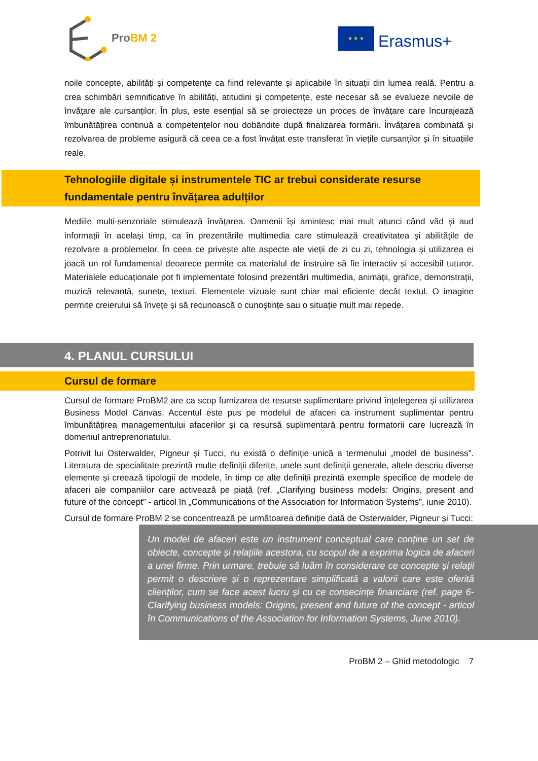ProBM 2
★ ★ ★
Erasmus+
noile concepte, abilități și competențe ca fiind relevante și aplicabile în situații din lumea reală. Pentru a crea schimbări semnificative în abilități, atitudini și competențe, este necesar să se evalueze nevoile de învățare ale cursanților. În plus, este esențial să se proiecteze un proces de învățare care încurajează îmbunătățirea continuă a competențelor nou dobândite după finalizarea formării. Învățarea combinată și rezolvarea de probleme asigură că ceea ce a fost învățat este transferat în viețile cursanților și în situațiile reale.
Tehnologiile digitale și instrumentele TIC ar trebui considerate resurse fundamentale pentru învățarea adulților
Mediile multi-senzoriale stimulează învățarea. Oamenii își amintesc mai mult atunci când văd și aud informații în același timp, ca în prezentările multimedia care stimulează creativitatea și abilitățile de rezolvare a problemelor. În ceea ce privește alte aspecte ale vieții de zi cu zi, tehnologia și utilizarea ei joacă un rol fundamental deoarece permite ca materialul de instruire să fie interactiv și accesibil tuturor. Materialele educaționale pot fi implementate folosind prezentări multimedia, animații, grafice, demonstrații, muzică relevantă, sunete, texturi. Elementele vizuale sunt chiar mai eficiente decât textul. O imagine permite creierului să învețe și să recunoască o cunoștințe sau o situație mult mai repede.
4. PLANUL CURSULUI
Cursul de formare
Cursul de formare ProBM2 are ca scop furnizarea de resurse suplimentare privind înțelegerea și utilizarea Business Model Canvas. Accentul este pus pe modelul de afaceri ca instrument suplimentar pentru îmbunătățirea managementului afacerilor și ca resursă suplimentară pentru formatorii care lucrează în domeniul antreprenoriatului.
Potrivit lui Osterwalder, Pigneur și Tucci, nu există o definiție unică a termenului „model de business”. Literatura de specialitate prezintă multe definiții diferite, unele sunt definiții generale, altele descriu diverse elemente și creează tipologii de modele, în timp ce alte definiții prezintă exemple specifice de modele de afaceri ale companiilor care activează pe piață (ref. „Clarifying business models: Origins, present and future of the concept” - articol în „Communications of the Association for Information Systems”, iunie 2010).
Cursul de formare ProBM 2 se concentrează pe următoarea definiție dată de Osterwalder, Pigneur și Tucci:
Un model de afaceri este un instrument conceptual care conține un set de obiecte, concepte și relațiile acestora, cu scopul de a exprima logica de afaceri a unei firme. Prin urmare, trebuie să luăm în considerare ce concepte și relații permit o descriere și o reprezentare simplificată a valorii care este oferită clienților, cum se face acest lucru și cu ce consecințe financiare (ref. page 6- Clarifying business models: Origins, present and future of the concept - articol în Communications of the Association for Information Systems, June 2010).
ProBM 2 – Ghid metodologic 7